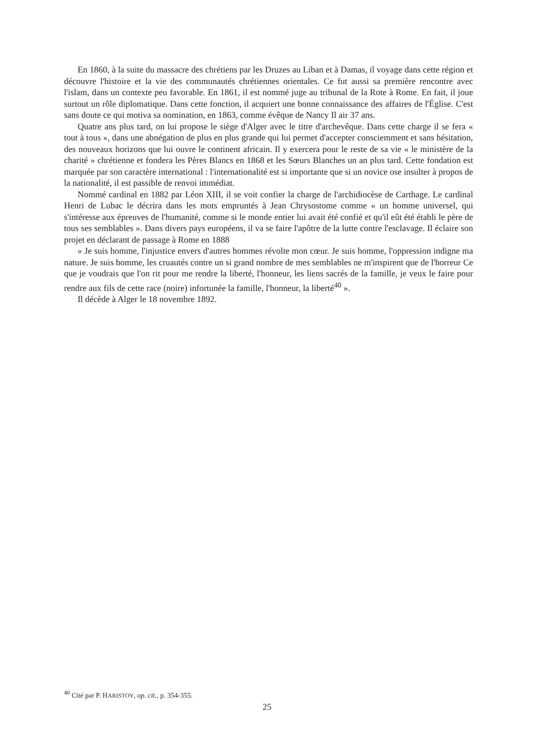En 1860, à la suite du massacre des chrétiens par les Druzes au Liban et à Damas, il voyage dans cette région et découvre l'histoire et la vie des communautés chrétiennes orientales. Ce fut aussi sa première rencontre avec l'islam, dans un contexte peu favorable. En 1861, il est nommé juge au tribunal de la Rote à Rome. En fait, il joue surtout un rôle diplomatique. Dans cette fonction, il acquiert une bonne connaissance des affaires de l'Église. C'est sans doute ce qui motiva sa nomination, en 1863, comme évêque de Nancy Il air 37 ans.
Quatre ans plus tard, on lui propose le siège d'Alger avec le titre d'archevêque. Dans cette charge il se fera « tout à tous », dans une abnégation de plus en plus grande qui lui permet d'accepter consciemment et sans hésitation, des nouveaux horizons que lui ouvre le continent africain. Il y exercera pour le reste de sa vie « le ministère de la charité » chrétienne et fondera les Pères Blancs en 1868 et les Sœurs Blanches un an plus tard. Cette fondation est marquée par son caractère international : l'internationalité est si importante que si un novice ose insulter à propos de la nationalité, il est passible de renvoi immédiat.
Nommé cardinal en 1882 par Léon XIII, il se voit confier la charge de l'archidiocèse de Carthage. Le cardinal Henri de Lubac le décrira dans les mots empruntés à Jean Chrysostome comme « un homme universel, qui s'intéresse aux épreuves de l'humanité, comme si le monde entier lui avait été confié et qu'il eût été établi le père de tous ses semblables ». Dans divers pays européens, il va se faire l'apôtre de la lutte contre l'esclavage. Il éclaire son projet en déclarant de passage à Rome en 1888
« Je suis homme, l'injustice envers d'autres hommes révolte mon cœur. Je suis homme, l'oppression indigne ma nature. Je suis homme, les cruautés contre un si grand nombre de mes semblables ne m'inspirent que de l'horreur Ce que je voudrais que l'on rit pour me rendre la liberté, l'honneur, les liens sacrés de la famille, je veux le faire pour rendre aux fils de cette race (noire) infortunée la famille, l'honneur, la liberté<sup>40</sup> ».
Il décède à Alger le 18 novembre 1892.
<sup>40</sup> Cité par P. HARISTOY, op. cit., p. 354-355.
25